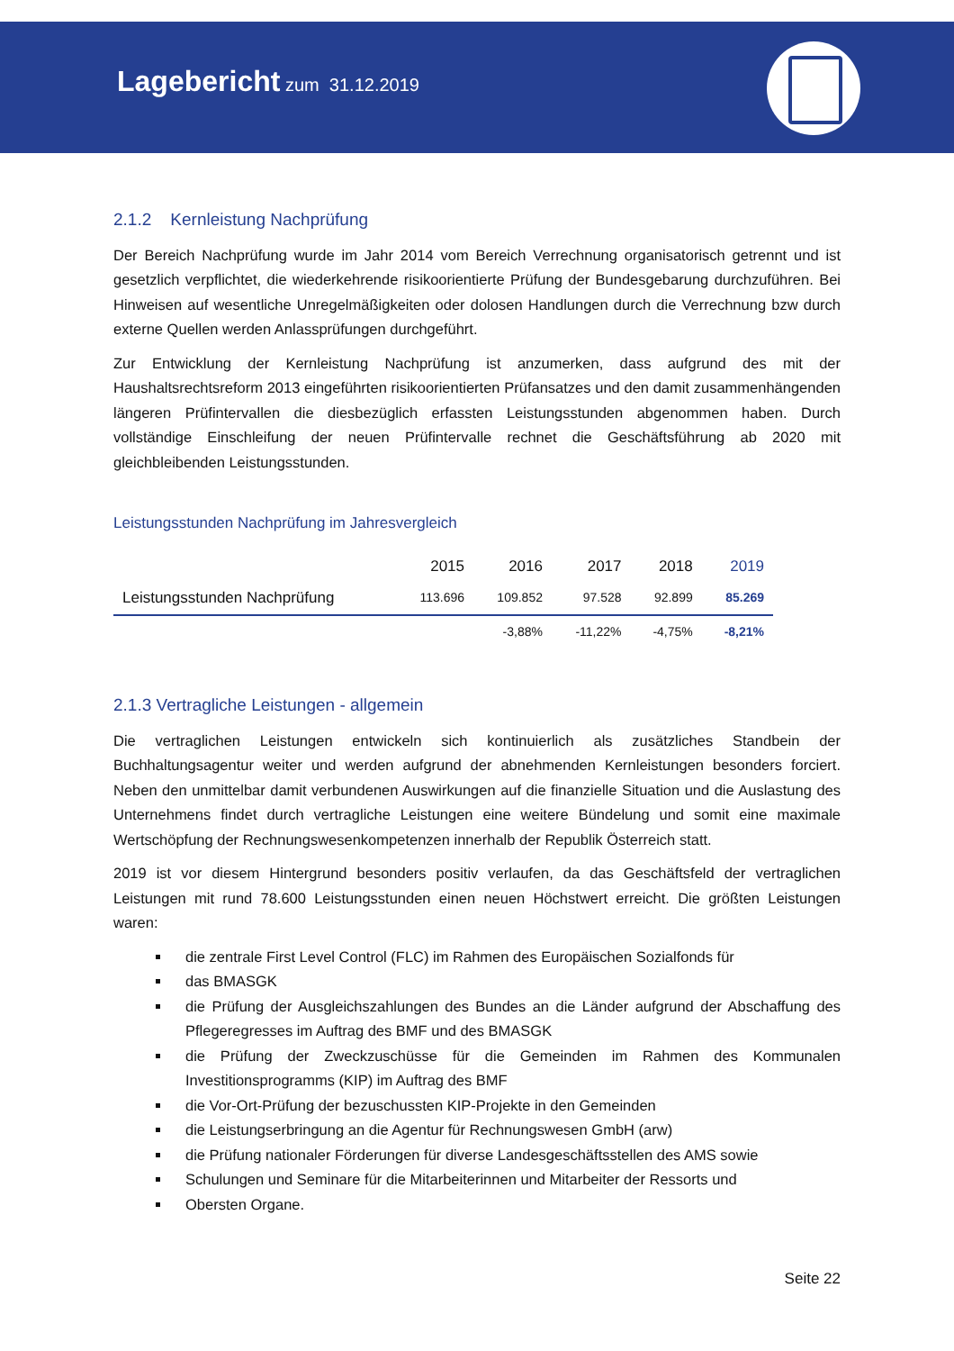Lagebericht zum 31.12.2019
2.1.2 Kernleistung Nachprüfung
Der Bereich Nachprüfung wurde im Jahr 2014 vom Bereich Verrechnung organisatorisch getrennt und ist gesetzlich verpflichtet, die wiederkehrende risikoorientierte Prüfung der Bundesgebarung durchzuführen. Bei Hinweisen auf wesentliche Unregelmäßigkeiten oder dolosen Handlungen durch die Verrechnung bzw durch externe Quellen werden Anlassprüfungen durchgeführt.
Zur Entwicklung der Kernleistung Nachprüfung ist anzumerken, dass aufgrund des mit der Haushaltsrechtsreform 2013 eingeführten risikoorientierten Prüfansatzes und den damit zusammenhängenden längeren Prüfintervallen die diesbezüglich erfassten Leistungsstunden abgenommen haben. Durch vollständige Einschleifung der neuen Prüfintervalle rechnet die Geschäftsführung ab 2020 mit gleichbleibenden Leistungsstunden.
Leistungsstunden Nachprüfung im Jahresvergleich
| | 2015 | 2016 | 2017 | 2018 | 2019 |
| --- | --- | --- | --- | --- | --- |
| Leistungsstunden Nachprüfung | 113.696 | 109.852 | 97.528 | 92.899 | 85.269 |
| | | -3,88% | -11,22% | -4,75% | -8,21% |
2.1.3 Vertragliche Leistungen - allgemein
Die vertraglichen Leistungen entwickeln sich kontinuierlich als zusätzliches Standbein der Buchhaltungsagentur weiter und werden aufgrund der abnehmenden Kernleistungen besonders forciert. Neben den unmittelbar damit verbundenen Auswirkungen auf die finanzielle Situation und die Auslastung des Unternehmens findet durch vertragliche Leistungen eine weitere Bündelung und somit eine maximale Wertschöpfung der Rechnungswesenkompetenzen innerhalb der Republik Österreich statt.
2019 ist vor diesem Hintergrund besonders positiv verlaufen, da das Geschäftsfeld der vertraglichen Leistungen mit rund 78.600 Leistungsstunden einen neuen Höchstwert erreicht. Die größten Leistungen waren:
die zentrale First Level Control (FLC) im Rahmen des Europäischen Sozialfonds für
das BMASGK
die Prüfung der Ausgleichszahlungen des Bundes an die Länder aufgrund der Abschaffung des Pflegeregresses im Auftrag des BMF und des BMASGK
die Prüfung der Zweckzuschüsse für die Gemeinden im Rahmen des Kommunalen Investitionsprogramms (KIP) im Auftrag des BMF
die Vor-Ort-Prüfung der bezuschussten KIP-Projekte in den Gemeinden
die Leistungserbringung an die Agentur für Rechnungswesen GmbH (arw)
die Prüfung nationaler Förderungen für diverse Landesgeschäftsstellen des AMS sowie
Schulungen und Seminare für die Mitarbeiterinnen und Mitarbeiter der Ressorts und
Obersten Organe.
Seite 22